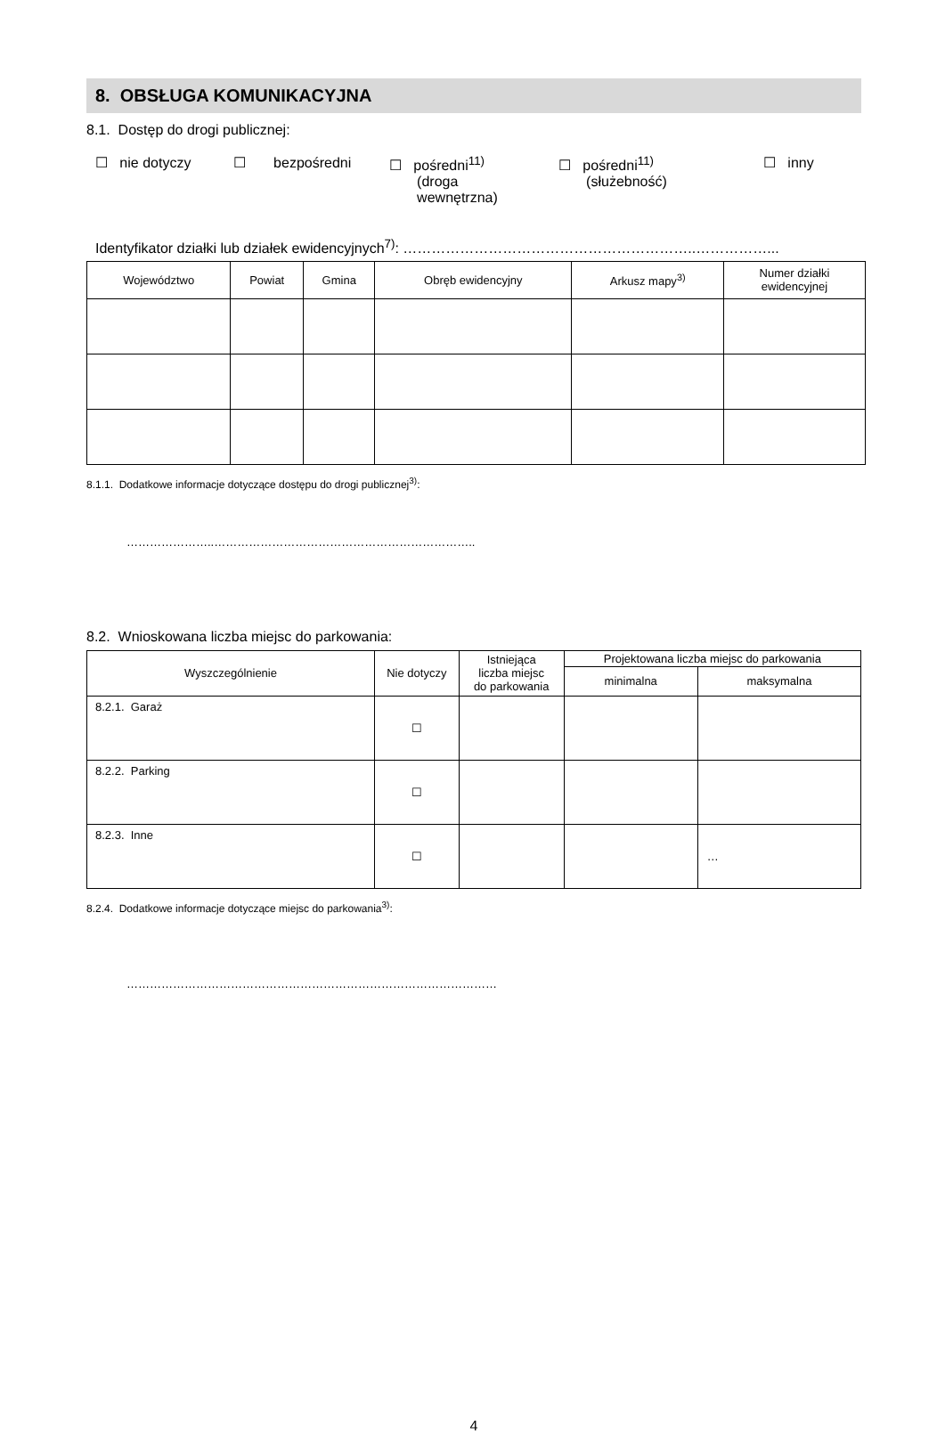8. OBSŁUGA KOMUNIKACYJNA
8.1. Dostęp do drogi publicznej:
☐ nie dotyczy
☐ bezpośredni
☐ pośredni<sup>11)</sup>
(droga
wewnętrzna)
☐ pośredni<sup>11)</sup>
(służebność)
☐ inny
Identyfikator działki lub działek ewidencyjnych<sup>7)</sup>: ……………………………………………………..……………...
| Województwo | Powiat | Gmina | Obręb ewidencyjny | Arkusz mapy<sup>3)</sup> | Numer działki ewidencyjnej |
| --- | --- | --- | --- | --- | --- |
8.1.1. Dodatkowe informacje dotyczące dostępu do drogi publicznej<sup>3)</sup>:
…………………..…………………………………………………………..
8.2. Wnioskowana liczba miejsc do parkowania:
| Wyszczególnienie | Nie dotyczy | Istniejąca liczba miejsc do parkowania | Projektowana liczba miejsc do parkowania | |
| --- | --- | --- | --- | --- |
| | | | minimalna | maksymalna |
| 8.2.1. Garaż | ☐ | | | |
| 8.2.2. Parking | ☐ | | | |
| 8.2.3. Inne | ☐ | | | … |
8.2.4. Dodatkowe informacje dotyczące miejsc do parkowania<sup>3)</sup>:
……………………………………………………………………………………
4